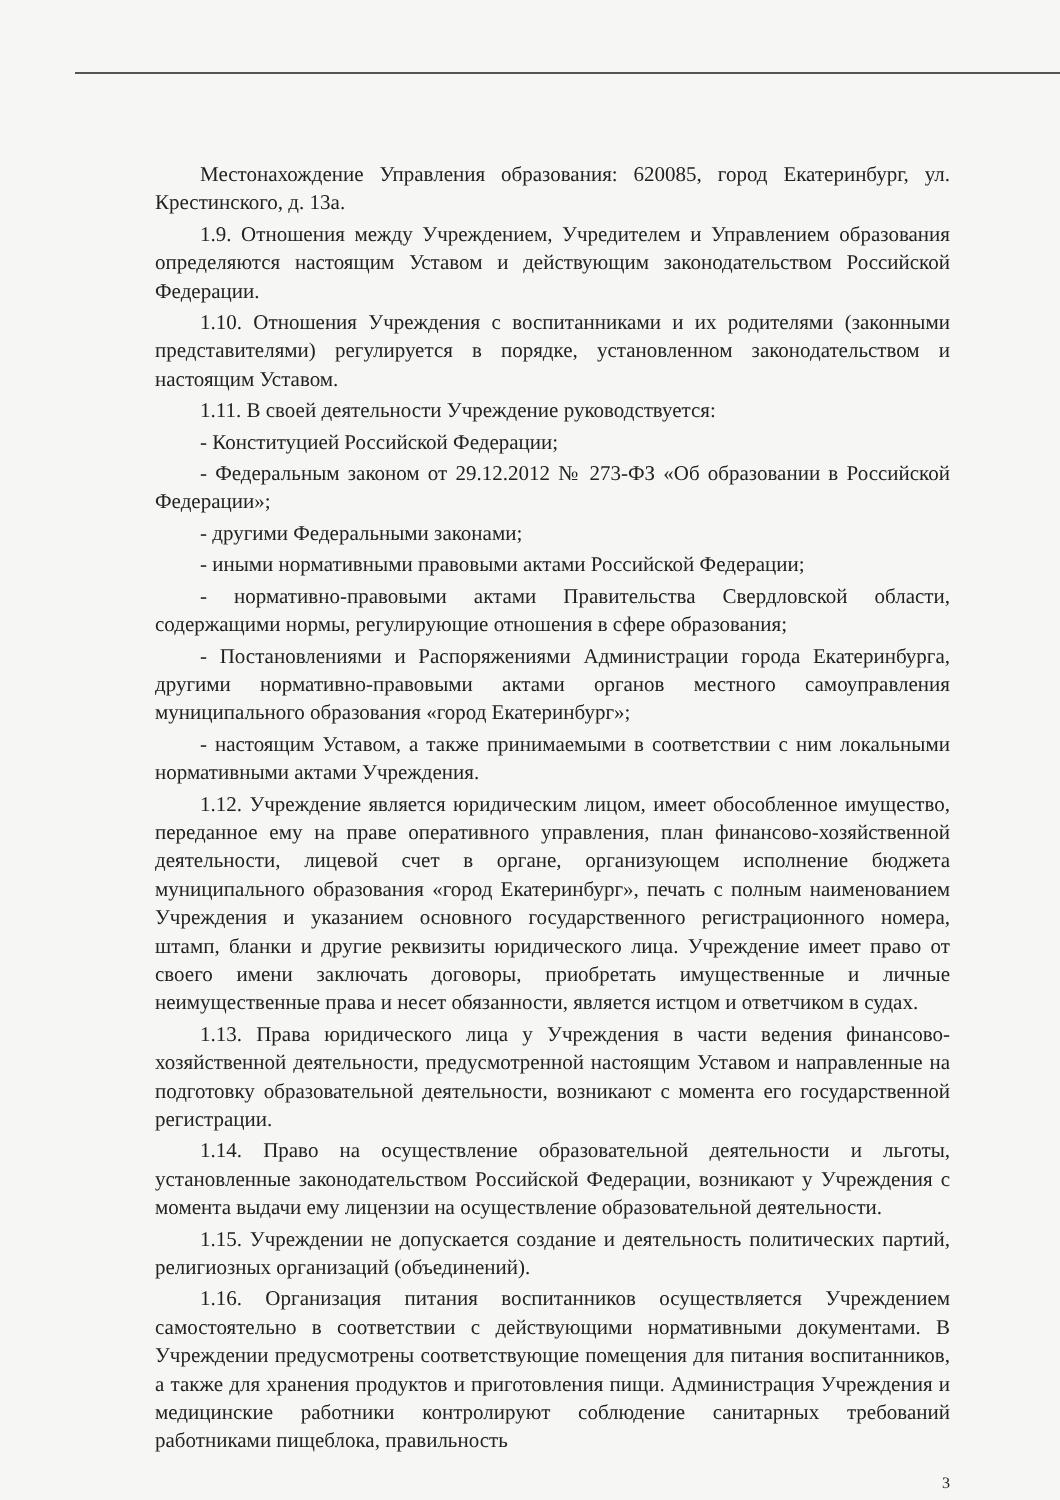Местонахождение Управления образования: 620085, город Екатеринбург, ул. Крестинского, д. 13а.
1.9. Отношения между Учреждением, Учредителем и Управлением образования определяются настоящим Уставом и действующим законодательством Российской Федерации.
1.10. Отношения Учреждения с воспитанниками и их родителями (законными представителями) регулируется в порядке, установленном законодательством и настоящим Уставом.
1.11. В своей деятельности Учреждение руководствуется:
- Конституцией Российской Федерации;
- Федеральным законом от 29.12.2012 № 273-ФЗ «Об образовании в Российской Федерации»;
- другими Федеральными законами;
- иными нормативными правовыми актами Российской Федерации;
- нормативно-правовыми актами Правительства Свердловской области, содержащими нормы, регулирующие отношения в сфере образования;
- Постановлениями и Распоряжениями Администрации города Екатеринбурга, другими нормативно-правовыми актами органов местного самоуправления муниципального образования «город Екатеринбург»;
- настоящим Уставом, а также принимаемыми в соответствии с ним локальными нормативными актами Учреждения.
1.12. Учреждение является юридическим лицом, имеет обособленное имущество, переданное ему на праве оперативного управления, план финансово-хозяйственной деятельности, лицевой счет в органе, организующем исполнение бюджета муниципального образования «город Екатеринбург», печать с полным наименованием Учреждения и указанием основного государственного регистрационного номера, штамп, бланки и другие реквизиты юридического лица. Учреждение имеет право от своего имени заключать договоры, приобретать имущественные и личные неимущественные права и несет обязанности, является истцом и ответчиком в судах.
1.13. Права юридического лица у Учреждения в части ведения финансово-хозяйственной деятельности, предусмотренной настоящим Уставом и направленные на подготовку образовательной деятельности, возникают с момента его государственной регистрации.
1.14. Право на осуществление образовательной деятельности и льготы, установленные законодательством Российской Федерации, возникают у Учреждения с момента выдачи ему лицензии на осуществление образовательной деятельности.
1.15. Учреждении не допускается создание и деятельность политических партий, религиозных организаций (объединений).
1.16. Организация питания воспитанников осуществляется Учреждением самостоятельно в соответствии с действующими нормативными документами. В Учреждении предусмотрены соответствующие помещения для питания воспитанников, а также для хранения продуктов и приготовления пищи. Администрация Учреждения и медицинские работники контролируют соблюдение санитарных требований работниками пищеблока, правильность
3